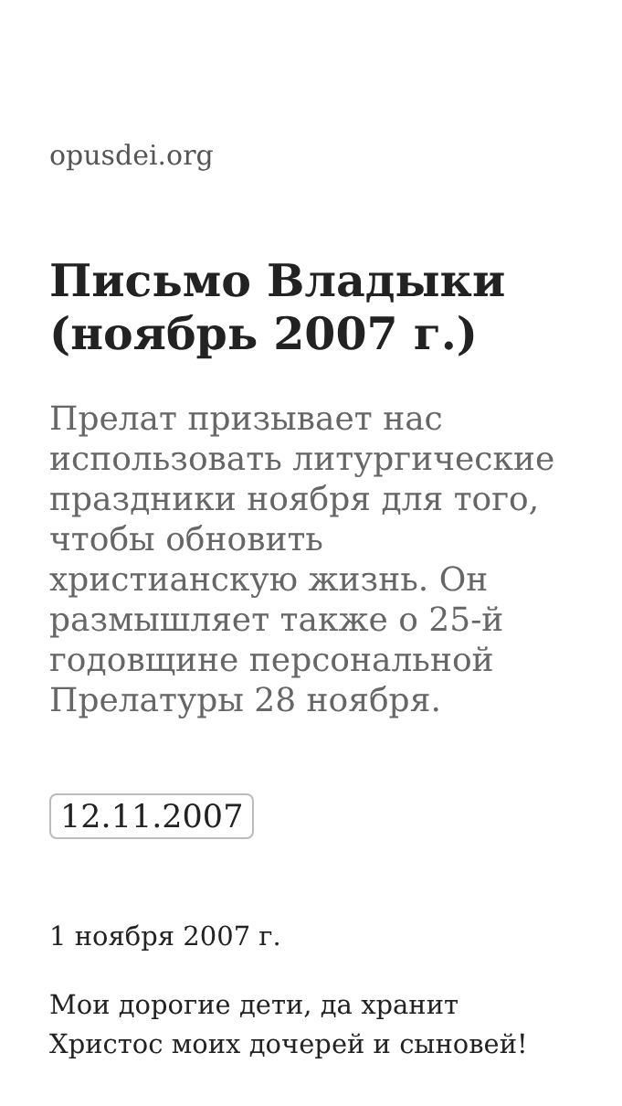opusdei.org
Письмо Владыки (ноябрь 2007 г.)
Прелат призывает нас использовать литургические праздники ноября для того, чтобы обновить христианскую жизнь. Он размышляет также о 25-й годовщине персональной Прелатуры 28 ноября.
12.11.2007
1 ноября 2007 г.
Мои дорогие дети, да хранит Христос моих дочерей и сыновей!